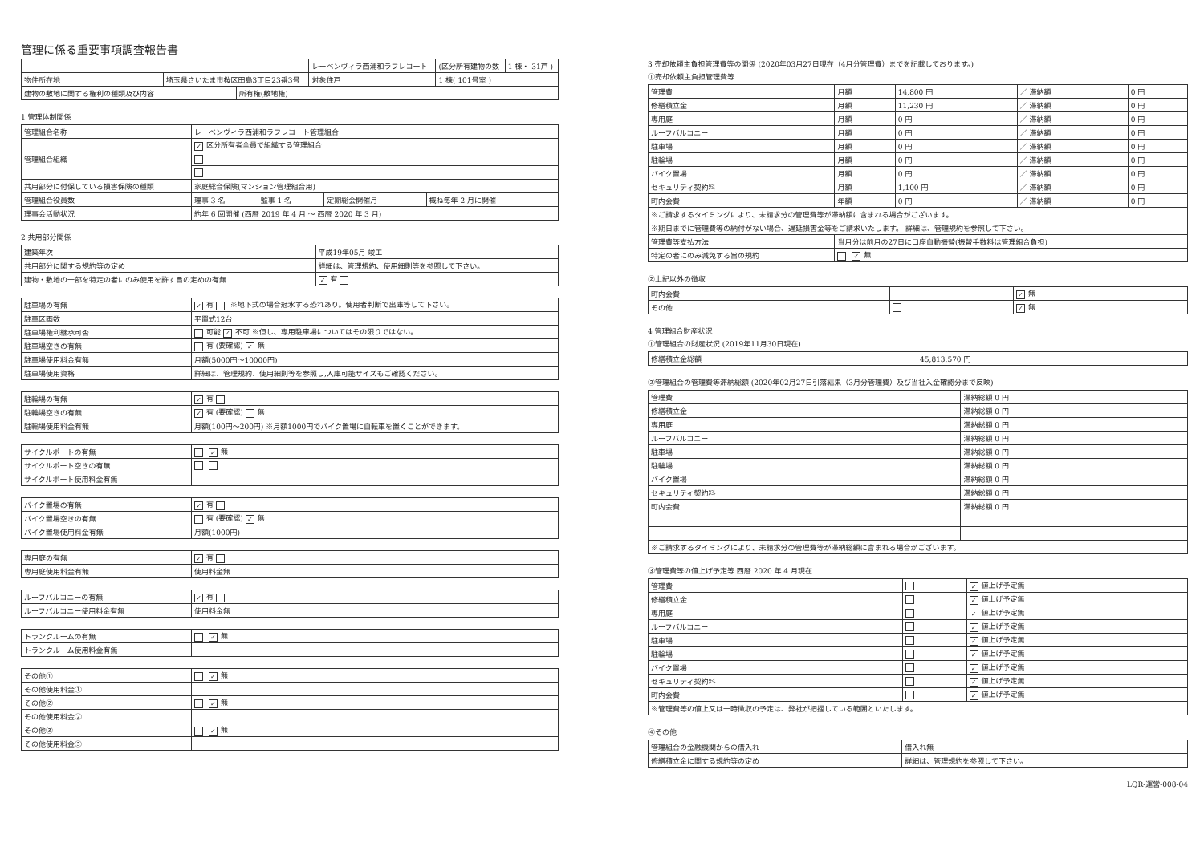管理に係る重要事項調査報告書
| | | | レーベンヴィラ西浦和ラフレコート | (区分所有建物の数 | 1 棟・ 31戸 ) |
| 物件所在地 | 埼玉県さいたま市桜区田島3丁目23番3号 | | 対象住戸 | 1 棟( 101号室 ) | |
| 建物の敷地に関する権利の種類及び内容 | | 所有権(敷地権) | | | |
1 管理体制関係
| 管理組合名称 | レーベンヴィラ西浦和ラフレコート管理組合 | | | |
| 管理組合組織 | ✓ 区分所有者全員で組織する管理組合 | | | |
| 共用部分に付保している損害保険の種類 | 家庭総合保険(マンション管理組合用) | | | |
| 管理組合役員数 | 理事 3 名 | 監事 1 名 | 定期総会開催月 | 概ね毎年 2 月に開催 |
| 理事会活動状況 | 約年 6 回開催 (西暦 2019 年 4 月 ～ 西暦 2020 年 3 月) | | | |
2 共用部分関係
| 建築年次 | 平成19年05月 竣工 |
| 共用部分に関する規約等の定め | 詳細は、管理規約、使用細則等を参照して下さい。 |
| 建物・敷地の一部を特定の者にのみ使用を許す旨の定めの有無 | ✓ 有 |
| 駐車場の有無 | ✓ 有 ※地下式の場合冠水する恐れあり。使用者判断で出庫等して下さい。 |
| 駐車区画数 | 平置式12台 |
| 駐車場権利継承可否 | 可能 ✓ 不可 ※但し、専用駐車場についてはその限りではない。 |
| 駐車場空きの有無 | 有 (要確認) ✓ 無 |
| 駐車場使用料金有無 | 月額(5000円～10000円) |
| 駐車場使用資格 | 詳細は、管理規約、使用細則等を参照し,入庫可能サイズもご確認ください。 |
| 駐輪場の有無 | ✓ 有 |
| 駐輪場空きの有無 | ✓ 有 (要確認) 無 |
| 駐輪場使用料金有無 | 月額(100円～200円) ※月額1000円でバイク置場に自転車を置くことができます。 |
| サイクルポートの有無 | ✓ 無 |
| サイクルポート空きの有無 | |
| サイクルポート使用料金有無 | |
| バイク置場の有無 | ✓ 有 |
| バイク置場空きの有無 | 有 (要確認) ✓ 無 |
| バイク置場使用料金有無 | 月額(1000円) |
| 専用庭の有無 | ✓ 有 |
| 専用庭使用料金有無 | 使用料金無 |
| ルーフバルコニーの有無 | ✓ 有 |
| ルーフバルコニー使用料金有無 | 使用料金無 |
| トランクルームの有無 | ✓ 無 |
| トランクルーム使用料金有無 | |
| その他① | ✓ 無 |
| その他使用料金① | |
| その他② | ✓ 無 |
| その他使用料金② | |
| その他③ | ✓ 無 |
| その他使用料金③ | |
3 売却依頼主負担管理費等の関係 (2020年03月27日現在（4月分管理費）までを記載しております。)
①売却依頼主負担管理費等
| 管理費 | 月額 | 14,800 円 | ／ 滞納額 | 0 円 |
| 修繕積立金 | 月額 | 11,230 円 | ／ 滞納額 | 0 円 |
| 専用庭 | 月額 | 0 円 | ／ 滞納額 | 0 円 |
| ルーフバルコニー | 月額 | 0 円 | ／ 滞納額 | 0 円 |
| 駐車場 | 月額 | 0 円 | ／ 滞納額 | 0 円 |
| 駐輪場 | 月額 | 0 円 | ／ 滞納額 | 0 円 |
| バイク置場 | 月額 | 0 円 | ／ 滞納額 | 0 円 |
| セキュリティ契約料 | 月額 | 1,100 円 | ／ 滞納額 | 0 円 |
| 町内会費 | 年額 | 0 円 | ／ 滞納額 | 0 円 |
| ※ご請求するタイミングにより、未請求分の管理費等が滞納額に含まれる場合がございます。 | | | | |
| ※期日までに管理費等の納付がない場合、遅延損害金等をご請求いたします。 詳細は、管理規約を参照して下さい。 | | | | |
| 管理費等支払方法 | 当月分は前月の27日に口座自動振替(振替手数料は管理組合負担) | | | |
| 特定の者にのみ減免する旨の規約 | ✓ 無 | | | |
②上記以外の徴収
| 町内会費 | | ✓ 無 |
| その他 | | ✓ 無 |
4 管理組合財産状況
①管理組合の財産状況 (2019年11月30日現在)
| 修繕積立金総額 | 45,813,570 円 |
②管理組合の管理費等滞納総額 (2020年02月27日引落結果（3月分管理費）及び当社入金確認分まで反映)
| 管理費 | 滞納総額 0 円 |
| 修繕積立金 | 滞納総額 0 円 |
| 専用庭 | 滞納総額 0 円 |
| ルーフバルコニー | 滞納総額 0 円 |
| 駐車場 | 滞納総額 0 円 |
| 駐輪場 | 滞納総額 0 円 |
| バイク置場 | 滞納総額 0 円 |
| セキュリティ契約料 | 滞納総額 0 円 |
| 町内会費 | 滞納総額 0 円 |
| ※ご請求するタイミングにより、未請求分の管理費等が滞納総額に含まれる場合がございます。 | |
③管理費等の値上げ予定等 西暦 2020 年 4 月現在
| 管理費 | | ✓ 値上げ予定無 |
| 修繕積立金 | | ✓ 値上げ予定無 |
| 専用庭 | | ✓ 値上げ予定無 |
| ルーフバルコニー | | ✓ 値上げ予定無 |
| 駐車場 | | ✓ 値上げ予定無 |
| 駐輪場 | | ✓ 値上げ予定無 |
| バイク置場 | | ✓ 値上げ予定無 |
| セキュリティ契約料 | | ✓ 値上げ予定無 |
| 町内会費 | | ✓ 値上げ予定無 |
| ※管理費等の値上又は一時徴収の予定は、弊社が把握している範囲といたします。 | | |
④その他
| 管理組合の金融機関からの借入れ | 借入れ無 |
| 修繕積立金に関する規約等の定め | 詳細は、管理規約を参照して下さい。 |
LQR-運営-008-04